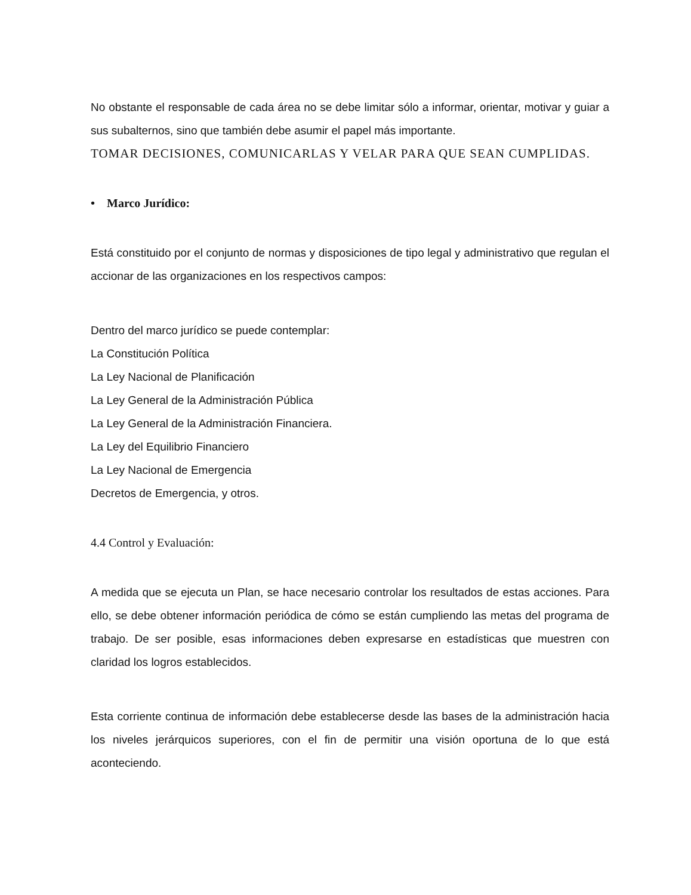No obstante el responsable de cada área no se debe limitar sólo a informar, orientar, motivar y guiar a sus subalternos, sino que también debe asumir el papel más importante.
TOMAR DECISIONES, COMUNICARLAS Y VELAR PARA QUE SEAN CUMPLIDAS.
• Marco Jurídico:
Está constituido por el conjunto de normas y disposiciones de tipo legal y administrativo que regulan el accionar de las organizaciones en los respectivos campos:
Dentro del marco jurídico se puede contemplar:
La Constitución Política
La Ley Nacional de Planificación
La Ley General de la Administración Pública
La Ley General de la Administración Financiera.
La Ley del Equilibrio Financiero
La Ley Nacional de Emergencia
Decretos de Emergencia, y otros.
4.4 Control y Evaluación:
A medida que se ejecuta un Plan, se hace necesario controlar los resultados de estas acciones. Para ello, se debe obtener información periódica de cómo se están cumpliendo las metas del programa de trabajo. De ser posible, esas informaciones deben expresarse en estadísticas que muestren con claridad los logros establecidos.
Esta corriente continua de información debe establecerse desde las bases de la administración hacia los niveles jerárquicos superiores, con el fin de permitir una visión oportuna de lo que está aconteciendo.